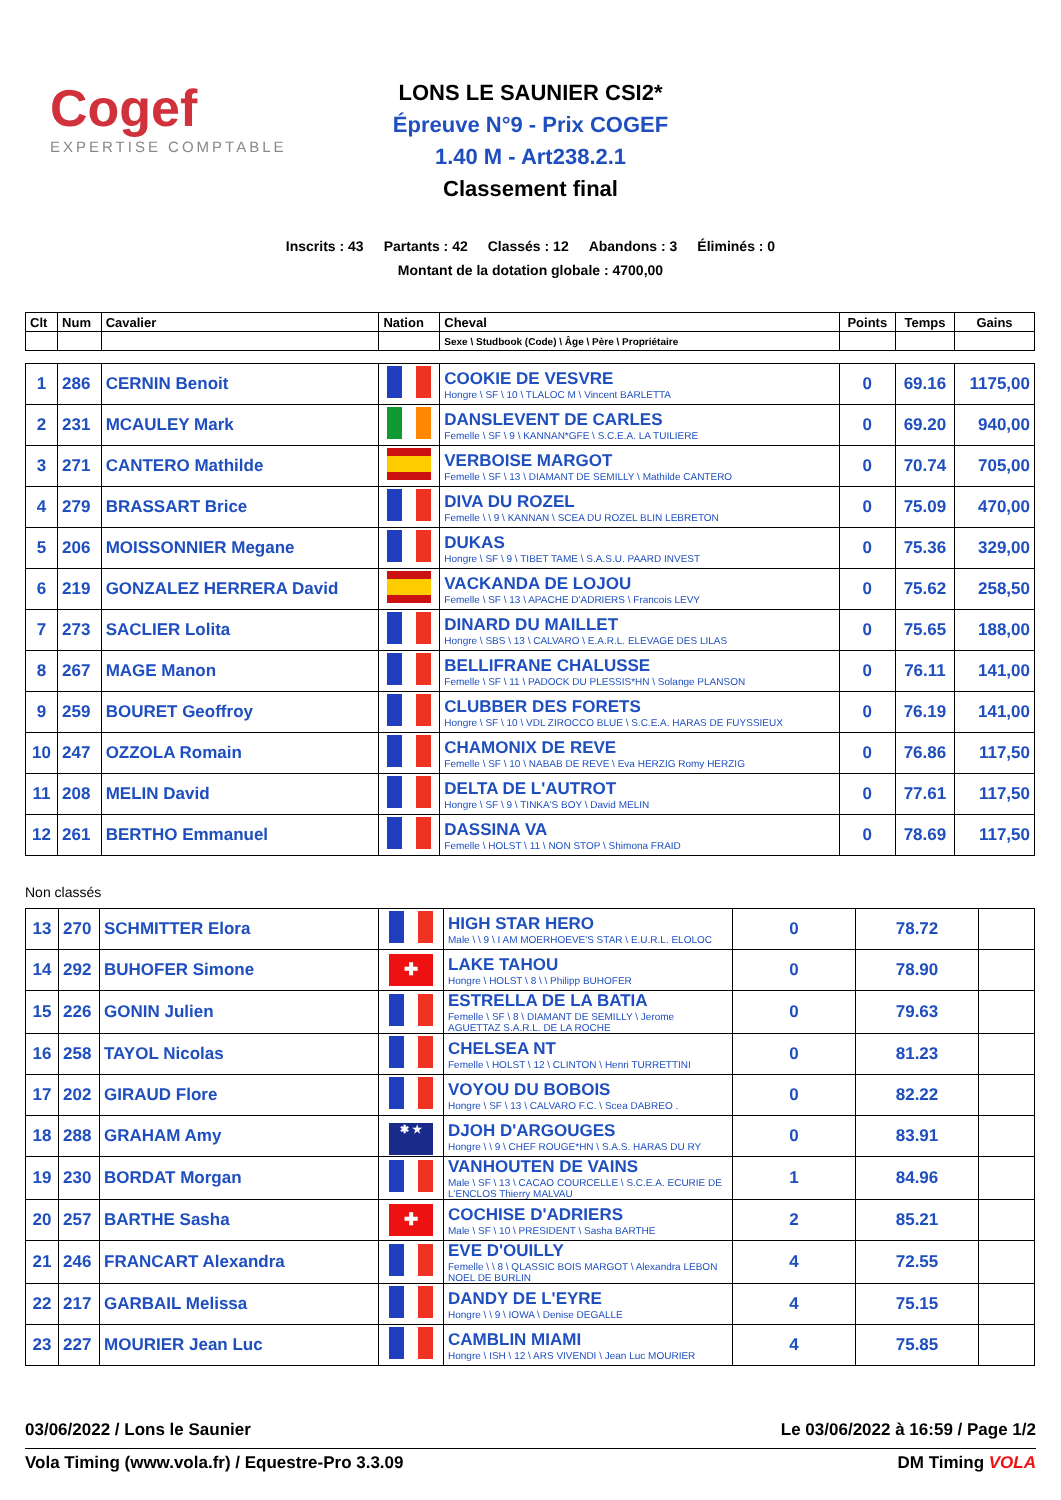Cogef
EXPERTISE COMPTABLE
LONS LE SAUNIER CSI2*
Épreuve N°9 - Prix COGEF
1.40 M - Art238.2.1
Classement final
Inscrits : 43 Partants : 42 Classés : 12 Abandons : 3 Éliminés : 0
Montant de la dotation globale : 4700,00
| Clt | Num | Cavalier | Nation | Cheval | Points | Temps | Gains |
| --- | --- | --- | --- | --- | --- | --- | --- |
| | | | | Sexe \ Studbook (Code) \ Âge \ Père \ Propriétaire | | | |
| 1 | 286 | CERNIN Benoit | | COOKIE DE VESVRE Hongre \ SF \ 10 \ TLALOC M \ Vincent BARLETTA | 0 | 69.16 | 1175,00 |
| 2 | 231 | MCAULEY Mark | | DANSLEVENT DE CARLES Femelle \ SF \ 9 \ KANNAN*GFE \ S.C.E.A. LA TUILIERE | 0 | 69.20 | 940,00 |
| 3 | 271 | CANTERO Mathilde | | VERBOISE MARGOT Femelle \ SF \ 13 \ DIAMANT DE SEMILLY \ Mathilde CANTERO | 0 | 70.74 | 705,00 |
| 4 | 279 | BRASSART Brice | | DIVA DU ROZEL Femelle \ \ 9 \ KANNAN \ SCEA DU ROZEL BLIN LEBRETON | 0 | 75.09 | 470,00 |
| 5 | 206 | MOISSONNIER Megane | | DUKAS Hongre \ SF \ 9 \ TIBET TAME \ S.A.S.U. PAARD INVEST | 0 | 75.36 | 329,00 |
| 6 | 219 | GONZALEZ HERRERA David | | VACKANDA DE LOJOU Femelle \ SF \ 13 \ APACHE D'ADRIERS \ Francois LEVY | 0 | 75.62 | 258,50 |
| 7 | 273 | SACLIER Lolita | | DINARD DU MAILLET Hongre \ SBS \ 13 \ CALVARO \ E.A.R.L. ELEVAGE DES LILAS | 0 | 75.65 | 188,00 |
| 8 | 267 | MAGE Manon | | BELLIFRANE CHALUSSE Femelle \ SF \ 11 \ PADOCK DU PLESSIS*HN \ Solange PLANSON | 0 | 76.11 | 141,00 |
| 9 | 259 | BOURET Geoffroy | | CLUBBER DES FORETS Hongre \ SF \ 10 \ VDL ZIROCCO BLUE \ S.C.E.A. HARAS DE FUYSSIEUX | 0 | 76.19 | 141,00 |
| 10 | 247 | OZZOLA Romain | | CHAMONIX DE REVE Femelle \ SF \ 10 \ NABAB DE REVE \ Eva HERZIG Romy HERZIG | 0 | 76.86 | 117,50 |
| 11 | 208 | MELIN David | | DELTA DE L'AUTROT Hongre \ SF \ 9 \ TINKA'S BOY \ David MELIN | 0 | 77.61 | 117,50 |
| 12 | 261 | BERTHO Emmanuel | | DASSINA VA Femelle \ HOLST \ 11 \ NON STOP \ Shimona FRAID | 0 | 78.69 | 117,50 |
Non classés
| 13 | 270 | SCHMITTER Elora | | HIGH STAR HERO Male \ \ 9 \ I AM MOERHOEVE'S STAR \ E.U.R.L. ELOLOC | 0 | 78.72 | |
| 14 | 292 | BUHOFER Simone | ✚ | LAKE TAHOU Hongre \ HOLST \ 8 \ \ Philipp BUHOFER | 0 | 78.90 | |
| 15 | 226 | GONIN Julien | | ESTRELLA DE LA BATIA Femelle \ SF \ 8 \ DIAMANT DE SEMILLY \ Jerome AGUETTAZ S.A.R.L. DE LA ROCHE | 0 | 79.63 | |
| 16 | 258 | TAYOL Nicolas | | CHELSEA NT Femelle \ HOLST \ 12 \ CLINTON \ Henri TURRETTINI | 0 | 81.23 | |
| 17 | 202 | GIRAUD Flore | | VOYOU DU BOBOIS Hongre \ SF \ 13 \ CALVARO F.C. \ Scea DABREO . | 0 | 82.22 | |
| 18 | 288 | GRAHAM Amy | ✱ ★ | DJOH D'ARGOUGES Hongre \ \ 9 \ CHEF ROUGE*HN \ S.A.S. HARAS DU RY | 0 | 83.91 | |
| 19 | 230 | BORDAT Morgan | | VANHOUTEN DE VAINS Male \ SF \ 13 \ CACAO COURCELLE \ S.C.E.A. ECURIE DE L'ENCLOS Thierry MALVAU | 1 | 84.96 | |
| 20 | 257 | BARTHE Sasha | ✚ | COCHISE D'ADRIERS Male \ SF \ 10 \ PRESIDENT \ Sasha BARTHE | 2 | 85.21 | |
| 21 | 246 | FRANCART Alexandra | | EVE D'OUILLY Femelle \ \ 8 \ QLASSIC BOIS MARGOT \ Alexandra LEBON NOEL DE BURLIN | 4 | 72.55 | |
| 22 | 217 | GARBAIL Melissa | | DANDY DE L'EYRE Hongre \ \ 9 \ IOWA \ Denise DEGALLE | 4 | 75.15 | |
| 23 | 227 | MOURIER Jean Luc | | CAMBLIN MIAMI Hongre \ ISH \ 12 \ ARS VIVENDI \ Jean Luc MOURIER | 4 | 75.85 | |
03/06/2022 / Lons le Saunier Le 03/06/2022 à 16:59 / Page 1/2
Vola Timing (www.vola.fr) / Equestre-Pro 3.3.09 DM Timing VOLA